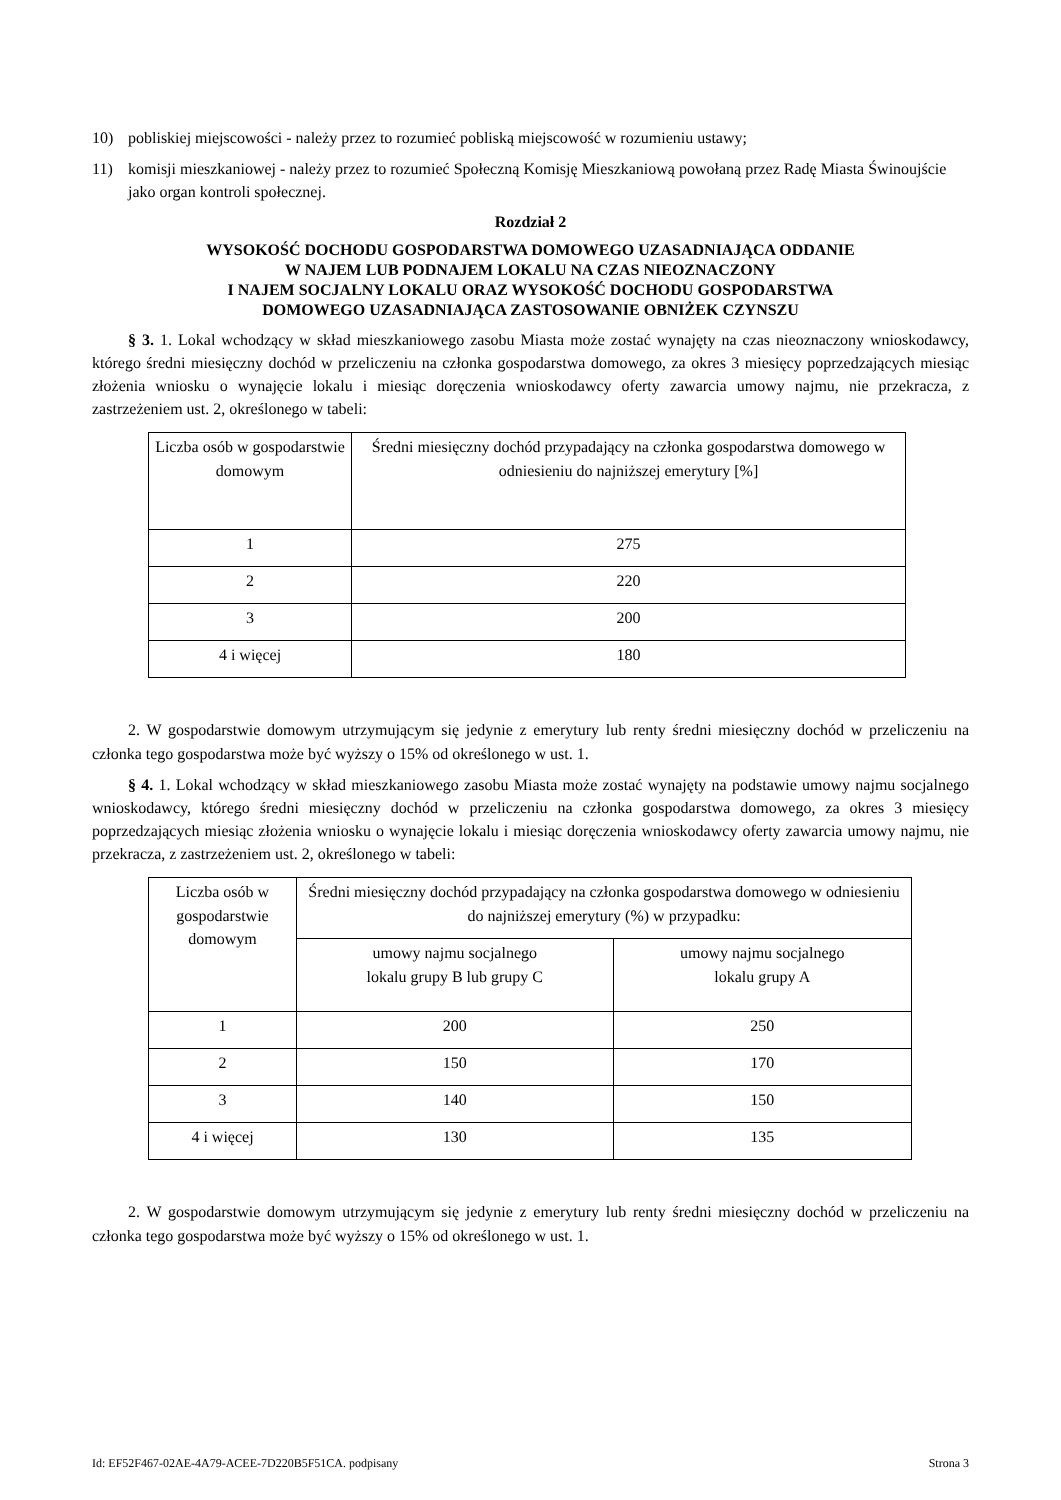10) pobliskiej miejscowości - należy przez to rozumieć pobliską miejscowość w rozumieniu ustawy;
11) komisji mieszkaniowej - należy przez to rozumieć Społeczną Komisję Mieszkaniową powołaną przez Radę Miasta Świnoujście jako organ kontroli społecznej.
Rozdział 2
WYSOKOŚĆ DOCHODU GOSPODARSTWA DOMOWEGO UZASADNIAJĄCA ODDANIE
W NAJEM LUB PODNAJEM LOKALU NA CZAS NIEOZNACZONY
I NAJEM SOCJALNY LOKALU ORAZ WYSOKOŚĆ DOCHODU GOSPODARSTWA
DOMOWEGO UZASADNIAJĄCA ZASTOSOWANIE OBNIŻEK CZYNSZU
§ 3. 1. Lokal wchodzący w skład mieszkaniowego zasobu Miasta może zostać wynajęty na czas nieoznaczony wnioskodawcy, którego średni miesięczny dochód w przeliczeniu na członka gospodarstwa domowego, za okres 3 miesięcy poprzedzających miesiąc złożenia wniosku o wynajęcie lokalu i miesiąc doręczenia wnioskodawcy oferty zawarcia umowy najmu, nie przekracza, z zastrzeżeniem ust. 2, określonego w tabeli:
| Liczba osób w gospodarstwie domowym | Średni miesięczny dochód przypadający na członka gospodarstwa domowego w odniesieniu do najniższej emerytury [%] |
| --- | --- |
| 1 | 275 |
| 2 | 220 |
| 3 | 200 |
| 4 i więcej | 180 |
2. W gospodarstwie domowym utrzymującym się jedynie z emerytury lub renty średni miesięczny dochód w przeliczeniu na członka tego gospodarstwa może być wyższy o 15% od określonego w ust. 1.
§ 4. 1. Lokal wchodzący w skład mieszkaniowego zasobu Miasta może zostać wynajęty na podstawie umowy najmu socjalnego wnioskodawcy, którego średni miesięczny dochód w przeliczeniu na członka gospodarstwa domowego, za okres 3 miesięcy poprzedzających miesiąc złożenia wniosku o wynajęcie lokalu i miesiąc doręczenia wnioskodawcy oferty zawarcia umowy najmu, nie przekracza, z zastrzeżeniem ust. 2, określonego w tabeli:
| Liczba osób w gospodarstwie domowym | Średni miesięczny dochód przypadający na członka gospodarstwa domowego w odniesieniu do najniższej emerytury (%) w przypadku: | |
| --- | --- | --- |
| | umowy najmu socjalnego lokalu grupy B lub grupy C | umowy najmu socjalnego lokalu grupy A |
| 1 | 200 | 250 |
| 2 | 150 | 170 |
| 3 | 140 | 150 |
| 4 i więcej | 130 | 135 |
2. W gospodarstwie domowym utrzymującym się jedynie z emerytury lub renty średni miesięczny dochód w przeliczeniu na członka tego gospodarstwa może być wyższy o 15% od określonego w ust. 1.
Id: EF52F467-02AE-4A79-ACEE-7D220B5F51CA. podpisany Strona 3